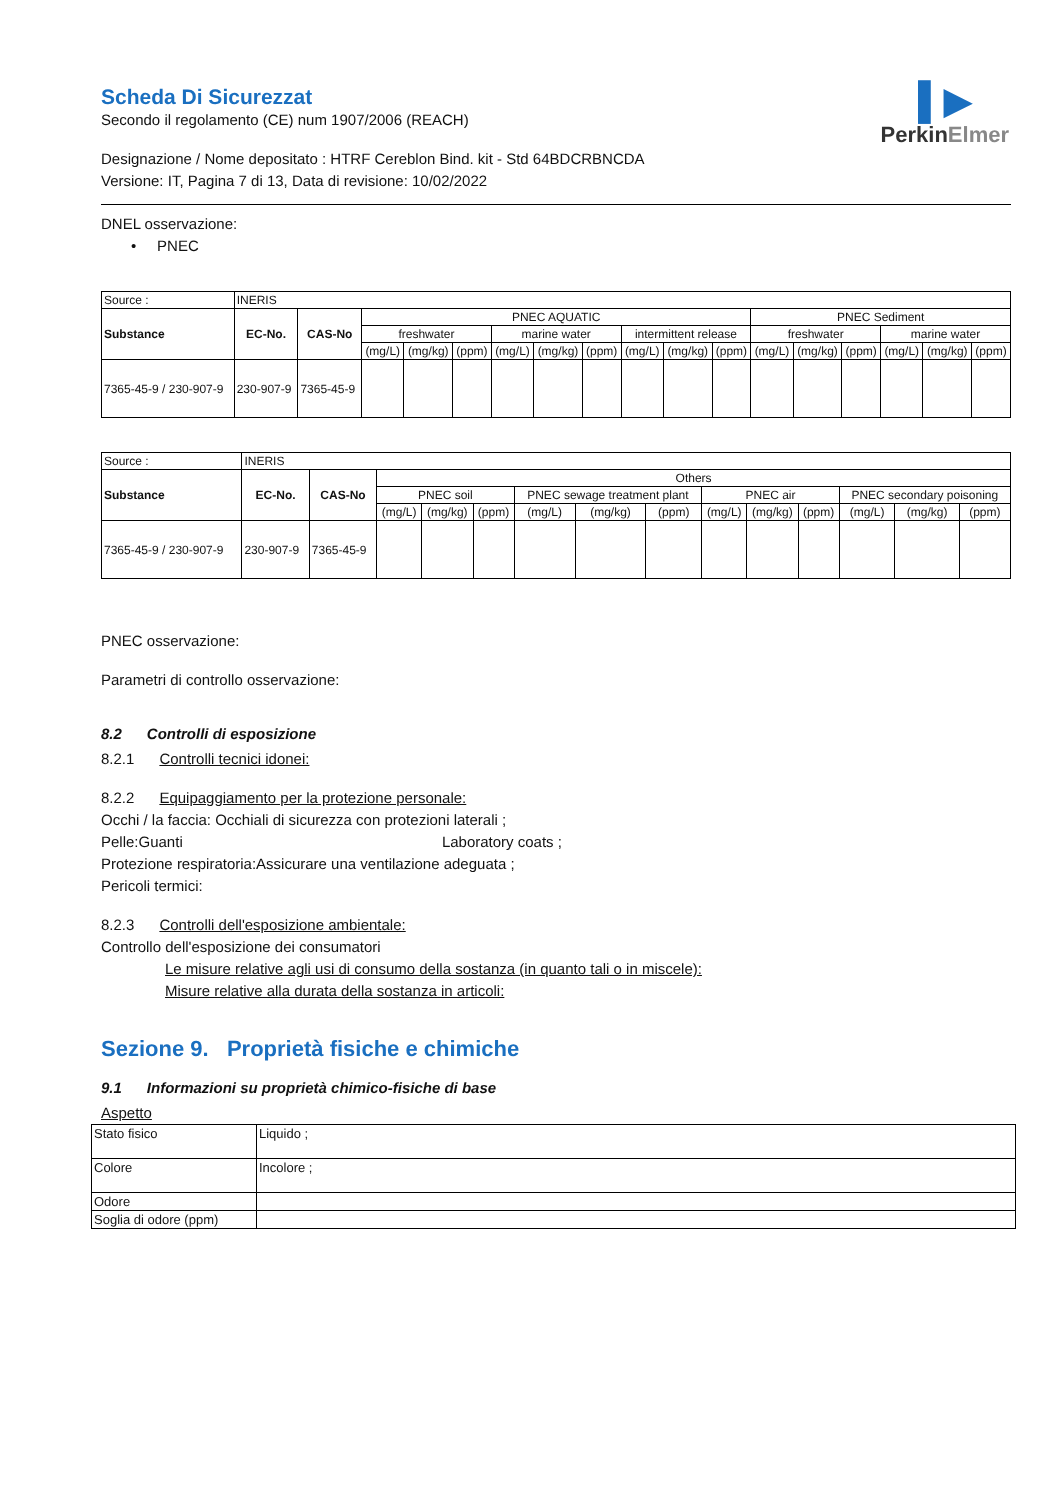▌▶
PerkinElmer
Scheda Di Sicurezzat
Secondo il regolamento (CE) num 1907/2006 (REACH)
Designazione / Nome depositato : HTRF Cereblon Bind. kit - Std 64BDCRBNCDA
Versione: IT, Pagina 7 di 13, Data di revisione: 10/02/2022
DNEL osservazione:
• PNEC
| Source : | INERIS | | | | | | | | | | | | | | | | |
| Substance | EC-No. | CAS-No | PNEC AQUATIC | | | | | | | | | PNEC Sediment | | | | | |
| | | | freshwater | | | marine water | | | intermittent release | | | freshwater | | | marine water | | |
| | | | (mg/L) | (mg/kg) | (ppm) | (mg/L) | (mg/kg) | (ppm) | (mg/L) | (mg/kg) | (ppm) | (mg/L) | (mg/kg) | (ppm) | (mg/L) | (mg/kg) | (ppm) |
| 7365-45-9 / 230-907-9 | 230-907-9 | 7365-45-9 | | | | | | | | | | | | | | | |
| Source : | INERIS | | | | | | | | | | | | | |
| Substance | EC-No. | CAS-No | Others | | | | | | | | | | | |
| | | | PNEC soil | | | PNEC sewage treatment plant | | | PNEC air | | | PNEC secondary poisoning | | |
| | | | (mg/L) | (mg/kg) | (ppm) | (mg/L) | (mg/kg) | (ppm) | (mg/L) | (mg/kg) | (ppm) | (mg/L) | (mg/kg) | (ppm) |
| 7365-45-9 / 230-907-9 | 230-907-9 | 7365-45-9 | | | | | | | | | | | | |
PNEC osservazione:
Parametri di controllo osservazione:
8.2 Controlli di esposizione
8.2.1 Controlli tecnici idonei:
8.2.2 Equipaggiamento per la protezione personale:
Occhi / la faccia: Occhiali di sicurezza con protezioni laterali ;
Pelle:Guanti Laboratory coats ;
Protezione respiratoria:Assicurare una ventilazione adeguata ;
Pericoli termici:
8.2.3 Controlli dell'esposizione ambientale:
Controllo dell'esposizione dei consumatori
Le misure relative agli usi di consumo della sostanza (in quanto tali o in miscele):
Misure relative alla durata della sostanza in articoli:
Sezione 9. Proprietà fisiche e chimiche
9.1 Informazioni su proprietà chimico-fisiche di base
Aspetto
| Stato fisico | Liquido ; |
| Colore | Incolore ; |
| Odore | |
| Soglia di odore (ppm) | |